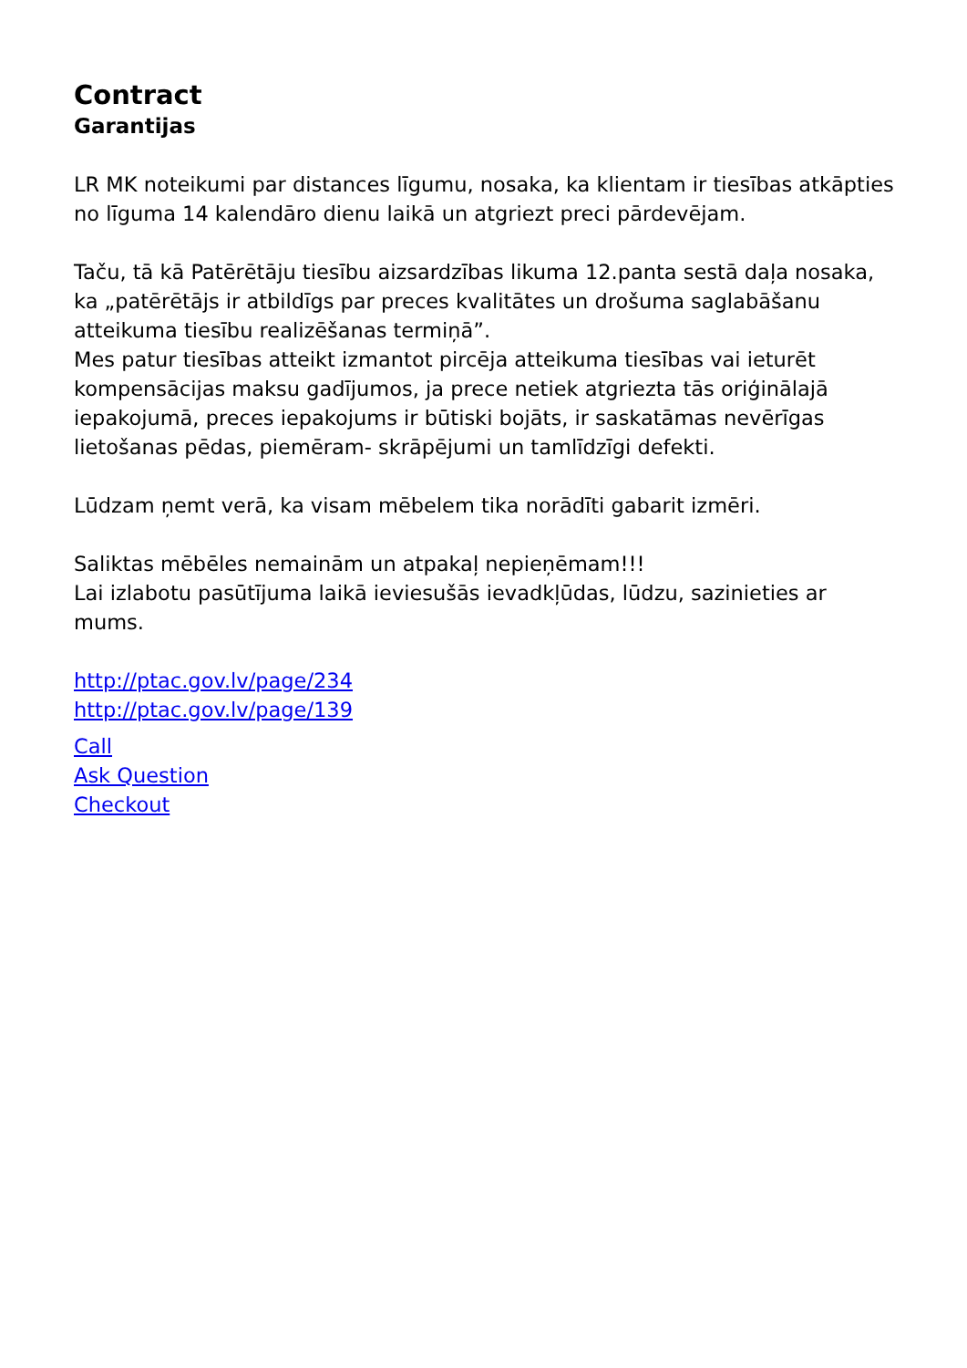Contract
Garantijas
LR MK noteikumi par distances līgumu, nosaka, ka klientam ir tiesības atkāpties no līguma 14 kalendāro dienu laikā un atgriezt preci pārdevējam.
Taču, tā kā Patērētāju tiesību aizsardzības likuma 12.panta sestā daļa nosaka, ka „patērētājs ir atbildīgs par preces kvalitātes un drošuma saglabāšanu atteikuma tiesību realizēšanas termiņā”.
Mes patur tiesības atteikt izmantot pircēja atteikuma tiesības vai ieturēt kompensācijas maksu gadījumos, ja prece netiek atgriezta tās oriģinālajā iepakojumā, preces iepakojums ir būtiski bojāts, ir saskatāmas nevērīgas lietošanas pēdas, piemēram- skrāpējumi un tamlīdzīgi defekti.
Lūdzam ņemt verā, ka visam mēbelem tika norādīti gabarit izmēri.
Saliktas mēbēles nemainām un atpakaļ nepieņēmam!!!
Lai izlabotu pasūtījuma laikā ieviesušās ievadkļūdas, lūdzu, sazinieties ar mums.
http://ptac.gov.lv/page/234
http://ptac.gov.lv/page/139
Call
Ask Question
Checkout